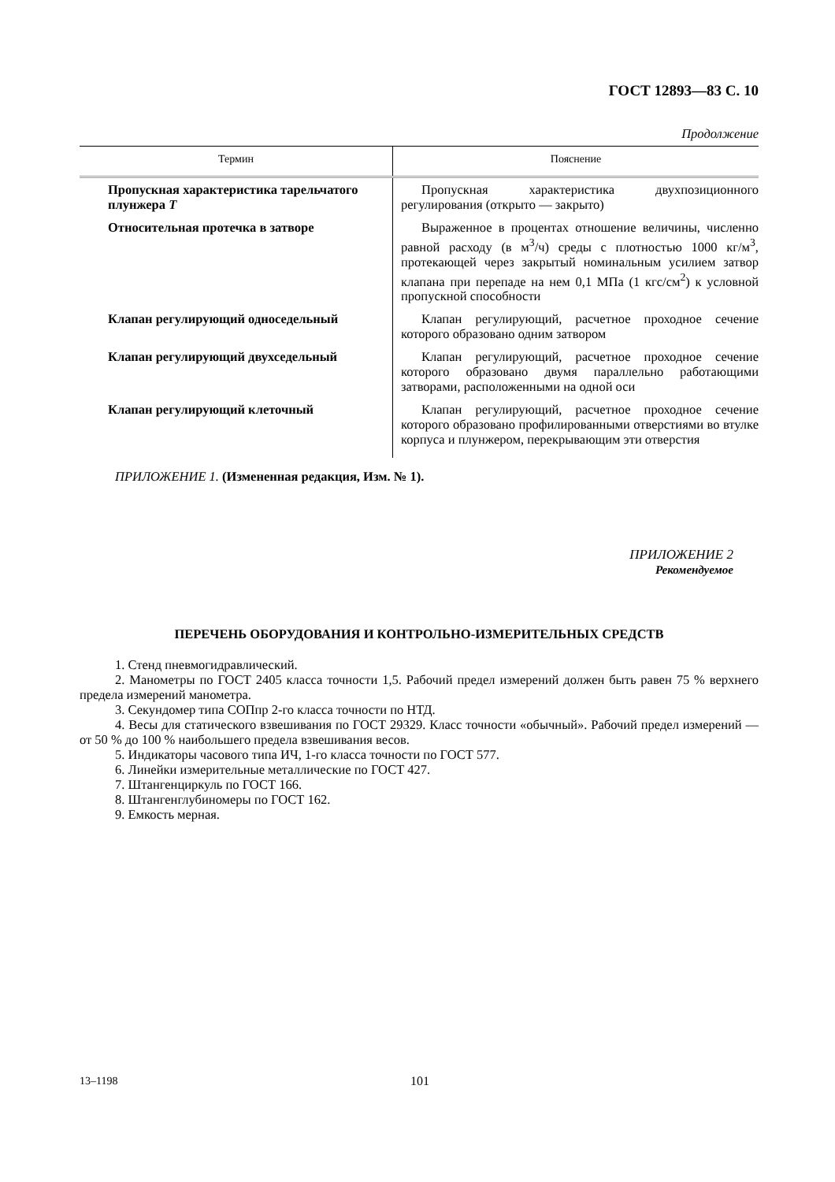ГОСТ 12893—83 С. 10
Продолжение
| Термин | Пояснение |
| --- | --- |
| Пропускная характеристика тарельчатого плунжера Т | Пропускная характеристика двухпозиционного регулирования (открыто — закрыто) |
| Относительная протечка в затворе | Выраженное в процентах отношение величины, численно равной расходу (в м<sup>3</sup>/ч) среды с плотностью 1000 кг/м<sup>3</sup>, протекающей через закрытый номинальным усилием затвор клапана при перепаде на нем 0,1 МПа (1 кгс/см<sup>2</sup>) к условной пропускной способности |
| Клапан регулирующий односедельный | Клапан регулирующий, расчетное проходное сечение которого образовано одним затвором |
| Клапан регулирующий двухседельный | Клапан регулирующий, расчетное проходное сечение которого образовано двумя параллельно работающими затворами, расположенными на одной оси |
| Клапан регулирующий клеточный | Клапан регулирующий, расчетное проходное сечение которого образовано профилированными отверстиями во втулке корпуса и плунжером, перекрывающим эти отверстия |
ПРИЛОЖЕНИЕ 1. (Измененная редакция, Изм. № 1).
ПРИЛОЖЕНИЕ 2
Рекомендуемое
ПЕРЕЧЕНЬ ОБОРУДОВАНИЯ И КОНТРОЛЬНО-ИЗМЕРИТЕЛЬНЫХ СРЕДСТВ
1. Стенд пневмогидравлический.
2. Манометры по ГОСТ 2405 класса точности 1,5. Рабочий предел измерений должен быть равен 75 % верхнего предела измерений манометра.
3. Секундомер типа СОПпр 2-го класса точности по НТД.
4. Весы для статического взвешивания по ГОСТ 29329. Класс точности «обычный». Рабочий предел измерений — от 50 % до 100 % наибольшего предела взвешивания весов.
5. Индикаторы часового типа ИЧ, 1-го класса точности по ГОСТ 577.
6. Линейки измерительные металлические по ГОСТ 427.
7. Штангенциркуль по ГОСТ 166.
8. Штангенглубиномеры по ГОСТ 162.
9. Емкость мерная.
13–1198 101